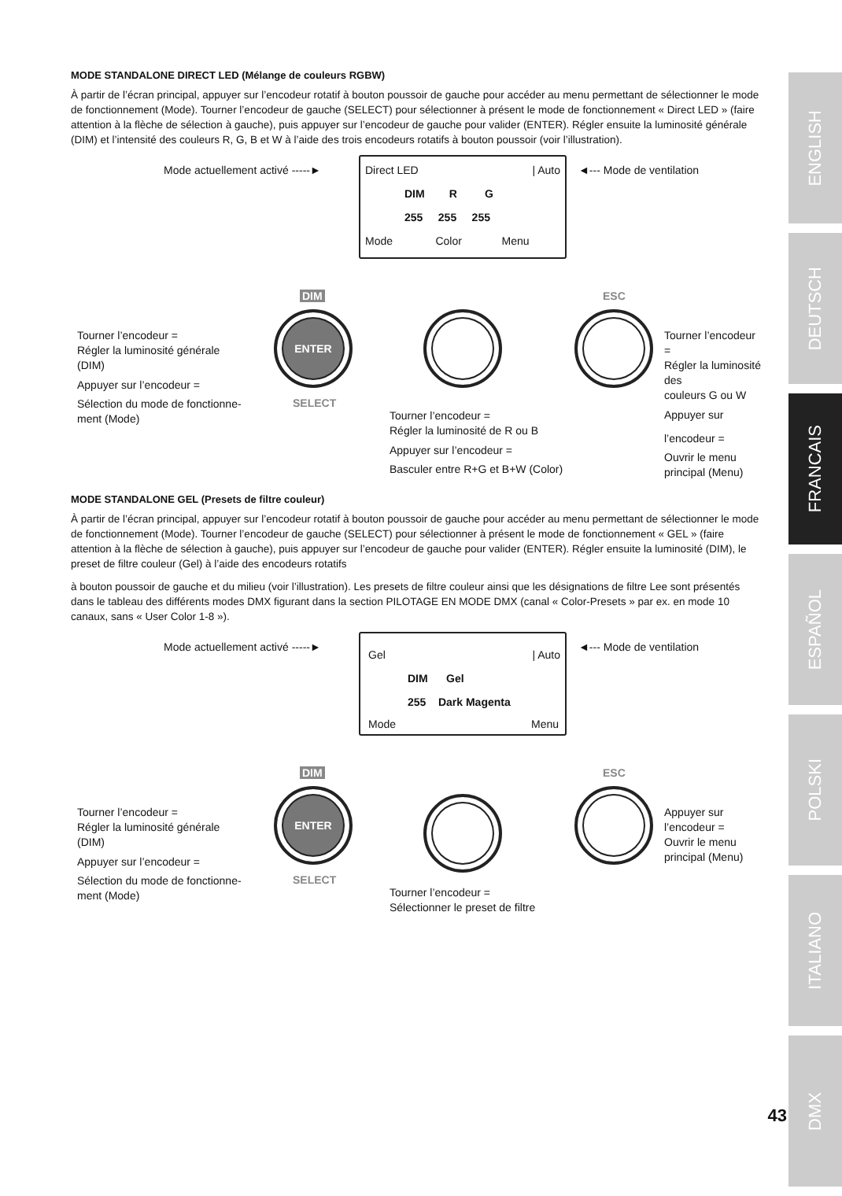MODE STANDALONE DIRECT LED (Mélange de couleurs RGBW)
À partir de l’écran principal, appuyer sur l’encodeur rotatif à bouton poussoir de gauche pour accéder au menu permettant de sélectionner le mode de fonctionnement (Mode). Tourner l’encodeur de gauche (SELECT) pour sélectionner à présent le mode de fonctionnement « Direct LED » (faire attention à la flèche de sélection à gauche), puis appuyer sur l’encodeur de gauche pour valider (ENTER). Régler ensuite la luminosité générale (DIM) et l’intensité des couleurs R, G, B et W à l’aide des trois encodeurs rotatifs à bouton poussoir (voir l’illustration).
Mode actuellement activé -----►
Direct LED | Auto
DIM R G
255 255 255
Mode Color Menu
◄--- Mode de ventilation
DIM ESC
ENTER
SELECT
Tourner l’encodeur =
Régler la luminosité générale
(DIM)
Appuyer sur l’encodeur =
Sélection du mode de fonctionne-
ment (Mode)
Tourner l’encodeur =
Régler la luminosité de R ou B
Appuyer sur l’encodeur =
Basculer entre R+G et B+W (Color)
Tourner l’encodeur =
Régler la luminosité des
couleurs G ou W
Appuyer sur l’encodeur =
Ouvrir le menu principal (Menu)
MODE STANDALONE GEL (Presets de filtre couleur)
À partir de l’écran principal, appuyer sur l’encodeur rotatif à bouton poussoir de gauche pour accéder au menu permettant de sélectionner le mode de fonctionnement (Mode). Tourner l’encodeur de gauche (SELECT) pour sélectionner à présent le mode de fonctionnement « GEL » (faire attention à la flèche de sélection à gauche), puis appuyer sur l’encodeur de gauche pour valider (ENTER). Régler ensuite la luminosité (DIM), le preset de filtre couleur (Gel) à l’aide des encodeurs rotatifs
à bouton poussoir de gauche et du milieu (voir l’illustration). Les presets de filtre couleur ainsi que les désignations de filtre Lee sont présentés dans le tableau des différents modes DMX figurant dans la section PILOTAGE EN MODE DMX (canal « Color-Presets » par ex. en mode 10 canaux, sans « User Color 1-8 »).
Mode actuellement activé -----►
Gel | Auto
DIM Gel
255 Dark Magenta
Mode Menu
◄--- Mode de ventilation
DIM ESC
ENTER
SELECT
Tourner l’encodeur =
Régler la luminosité générale
(DIM)
Appuyer sur l’encodeur =
Sélection du mode de fonctionne-
ment (Mode)
Tourner l’encodeur =
Sélectionner le preset de filtre
Appuyer sur l’encodeur =
Ouvrir le menu principal (Menu)
ENGLISH
DEUTSCH
FRANCAIS
ESPAÑOL
POLSKI
ITALIANO
DMX
43